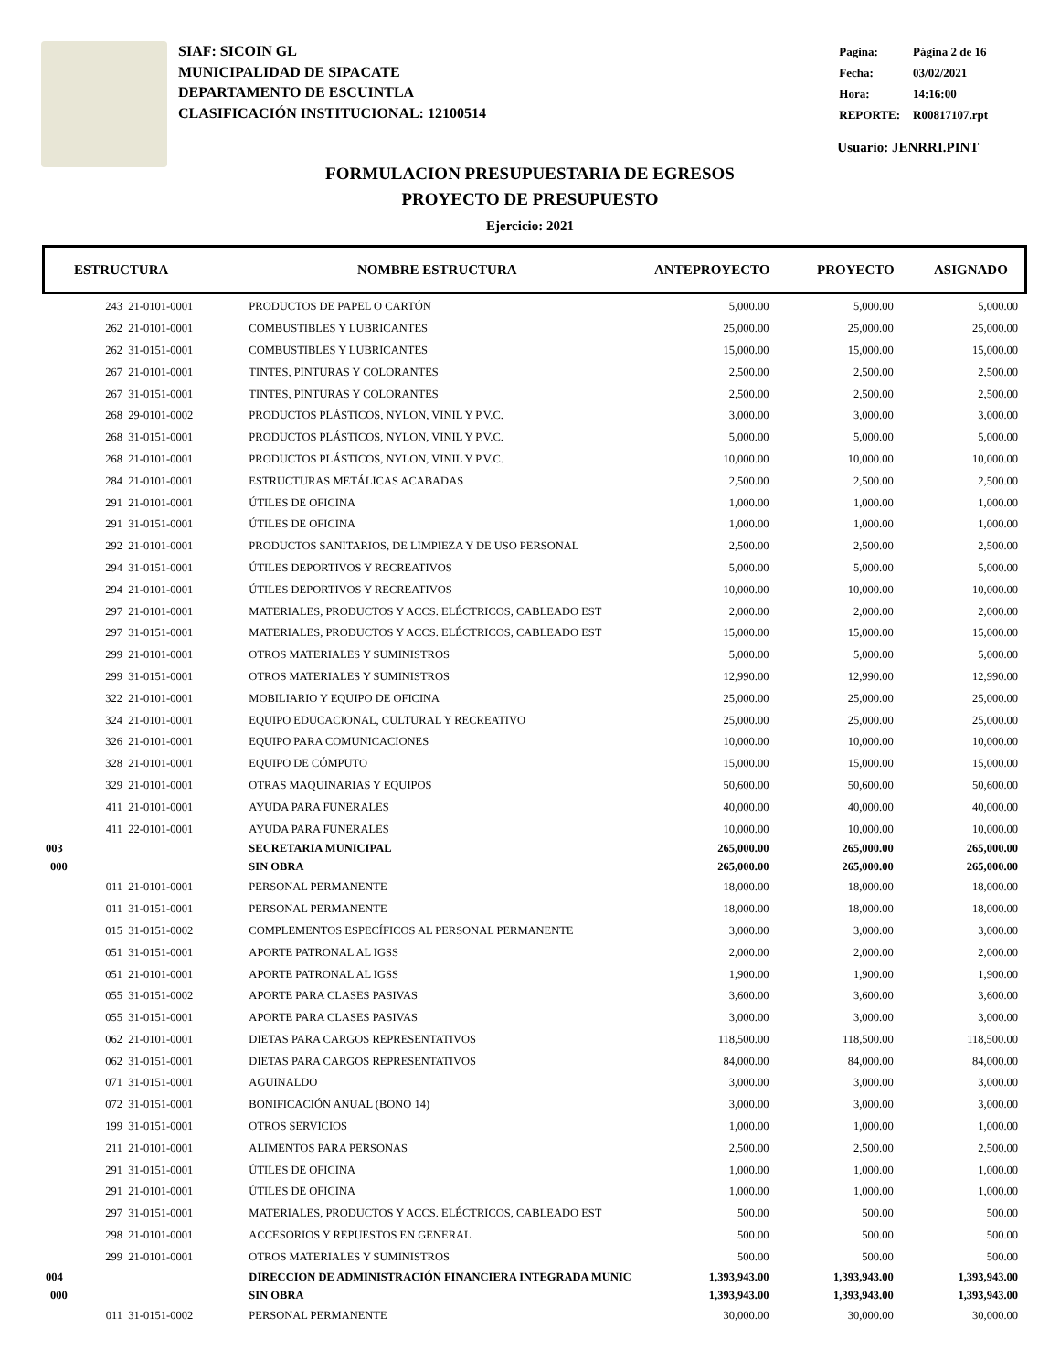SIAF: SICOIN GL
MUNICIPALIDAD DE SIPACATE
DEPARTAMENTO DE ESCUINTLA
CLASIFICACIÓN INSTITUCIONAL: 12100514
| Pagina: | Página 2 de 16 |
| Fecha: | 03/02/2021 |
| Hora: | 14:16:00 |
| REPORTE: | R00817107.rpt |
Usuario: JENRRI.PINT
FORMULACION PRESUPUESTARIA DE EGRESOS
PROYECTO DE PRESUPUESTO
Ejercicio: 2021
ESTRUCTURA NOMBRE ESTRUCTURA ANTEPROYECTO PROYECTO ASIGNADO
| 243 | 21-0101-0001 | PRODUCTOS DE PAPEL O CARTÓN | 5,000.00 | 5,000.00 | 5,000.00 |
| 262 | 21-0101-0001 | COMBUSTIBLES Y LUBRICANTES | 25,000.00 | 25,000.00 | 25,000.00 |
| 262 | 31-0151-0001 | COMBUSTIBLES Y LUBRICANTES | 15,000.00 | 15,000.00 | 15,000.00 |
| 267 | 21-0101-0001 | TINTES, PINTURAS Y COLORANTES | 2,500.00 | 2,500.00 | 2,500.00 |
| 267 | 31-0151-0001 | TINTES, PINTURAS Y COLORANTES | 2,500.00 | 2,500.00 | 2,500.00 |
| 268 | 29-0101-0002 | PRODUCTOS PLÁSTICOS, NYLON, VINIL Y P.V.C. | 3,000.00 | 3,000.00 | 3,000.00 |
| 268 | 31-0151-0001 | PRODUCTOS PLÁSTICOS, NYLON, VINIL Y P.V.C. | 5,000.00 | 5,000.00 | 5,000.00 |
| 268 | 21-0101-0001 | PRODUCTOS PLÁSTICOS, NYLON, VINIL Y P.V.C. | 10,000.00 | 10,000.00 | 10,000.00 |
| 284 | 21-0101-0001 | ESTRUCTURAS METÁLICAS ACABADAS | 2,500.00 | 2,500.00 | 2,500.00 |
| 291 | 21-0101-0001 | ÚTILES DE OFICINA | 1,000.00 | 1,000.00 | 1,000.00 |
| 291 | 31-0151-0001 | ÚTILES DE OFICINA | 1,000.00 | 1,000.00 | 1,000.00 |
| 292 | 21-0101-0001 | PRODUCTOS SANITARIOS, DE LIMPIEZA Y DE USO PERSONAL | 2,500.00 | 2,500.00 | 2,500.00 |
| 294 | 31-0151-0001 | ÚTILES DEPORTIVOS Y RECREATIVOS | 5,000.00 | 5,000.00 | 5,000.00 |
| 294 | 21-0101-0001 | ÚTILES DEPORTIVOS Y RECREATIVOS | 10,000.00 | 10,000.00 | 10,000.00 |
| 297 | 21-0101-0001 | MATERIALES, PRODUCTOS Y ACCS. ELÉCTRICOS, CABLEADO EST | 2,000.00 | 2,000.00 | 2,000.00 |
| 297 | 31-0151-0001 | MATERIALES, PRODUCTOS Y ACCS. ELÉCTRICOS, CABLEADO EST | 15,000.00 | 15,000.00 | 15,000.00 |
| 299 | 21-0101-0001 | OTROS MATERIALES Y SUMINISTROS | 5,000.00 | 5,000.00 | 5,000.00 |
| 299 | 31-0151-0001 | OTROS MATERIALES Y SUMINISTROS | 12,990.00 | 12,990.00 | 12,990.00 |
| 322 | 21-0101-0001 | MOBILIARIO Y EQUIPO DE OFICINA | 25,000.00 | 25,000.00 | 25,000.00 |
| 324 | 21-0101-0001 | EQUIPO EDUCACIONAL, CULTURAL Y RECREATIVO | 25,000.00 | 25,000.00 | 25,000.00 |
| 326 | 21-0101-0001 | EQUIPO PARA COMUNICACIONES | 10,000.00 | 10,000.00 | 10,000.00 |
| 328 | 21-0101-0001 | EQUIPO DE CÓMPUTO | 15,000.00 | 15,000.00 | 15,000.00 |
| 329 | 21-0101-0001 | OTRAS MAQUINARIAS Y EQUIPOS | 50,600.00 | 50,600.00 | 50,600.00 |
| 411 | 21-0101-0001 | AYUDA PARA FUNERALES | 40,000.00 | 40,000.00 | 40,000.00 |
| 411 | 22-0101-0001 | AYUDA PARA FUNERALES | 10,000.00 | 10,000.00 | 10,000.00 |
| 003 | | SECRETARIA MUNICIPAL | 265,000.00 | 265,000.00 | 265,000.00 |
| 000 | | SIN OBRA | 265,000.00 | 265,000.00 | 265,000.00 |
| 011 | 21-0101-0001 | PERSONAL PERMANENTE | 18,000.00 | 18,000.00 | 18,000.00 |
| 011 | 31-0151-0001 | PERSONAL PERMANENTE | 18,000.00 | 18,000.00 | 18,000.00 |
| 015 | 31-0151-0002 | COMPLEMENTOS ESPECÍFICOS AL PERSONAL PERMANENTE | 3,000.00 | 3,000.00 | 3,000.00 |
| 051 | 31-0151-0001 | APORTE PATRONAL AL IGSS | 2,000.00 | 2,000.00 | 2,000.00 |
| 051 | 21-0101-0001 | APORTE PATRONAL AL IGSS | 1,900.00 | 1,900.00 | 1,900.00 |
| 055 | 31-0151-0002 | APORTE PARA CLASES PASIVAS | 3,600.00 | 3,600.00 | 3,600.00 |
| 055 | 31-0151-0001 | APORTE PARA CLASES PASIVAS | 3,000.00 | 3,000.00 | 3,000.00 |
| 062 | 21-0101-0001 | DIETAS PARA CARGOS REPRESENTATIVOS | 118,500.00 | 118,500.00 | 118,500.00 |
| 062 | 31-0151-0001 | DIETAS PARA CARGOS REPRESENTATIVOS | 84,000.00 | 84,000.00 | 84,000.00 |
| 071 | 31-0151-0001 | AGUINALDO | 3,000.00 | 3,000.00 | 3,000.00 |
| 072 | 31-0151-0001 | BONIFICACIÓN ANUAL (BONO 14) | 3,000.00 | 3,000.00 | 3,000.00 |
| 199 | 31-0151-0001 | OTROS SERVICIOS | 1,000.00 | 1,000.00 | 1,000.00 |
| 211 | 21-0101-0001 | ALIMENTOS PARA PERSONAS | 2,500.00 | 2,500.00 | 2,500.00 |
| 291 | 31-0151-0001 | ÚTILES DE OFICINA | 1,000.00 | 1,000.00 | 1,000.00 |
| 291 | 21-0101-0001 | ÚTILES DE OFICINA | 1,000.00 | 1,000.00 | 1,000.00 |
| 297 | 31-0151-0001 | MATERIALES, PRODUCTOS Y ACCS. ELÉCTRICOS, CABLEADO EST | 500.00 | 500.00 | 500.00 |
| 298 | 21-0101-0001 | ACCESORIOS Y REPUESTOS EN GENERAL | 500.00 | 500.00 | 500.00 |
| 299 | 21-0101-0001 | OTROS MATERIALES Y SUMINISTROS | 500.00 | 500.00 | 500.00 |
| 004 | | DIRECCION DE ADMINISTRACIÓN FINANCIERA INTEGRADA MUNIC | 1,393,943.00 | 1,393,943.00 | 1,393,943.00 |
| 000 | | SIN OBRA | 1,393,943.00 | 1,393,943.00 | 1,393,943.00 |
| 011 | 31-0151-0002 | PERSONAL PERMANENTE | 30,000.00 | 30,000.00 | 30,000.00 |